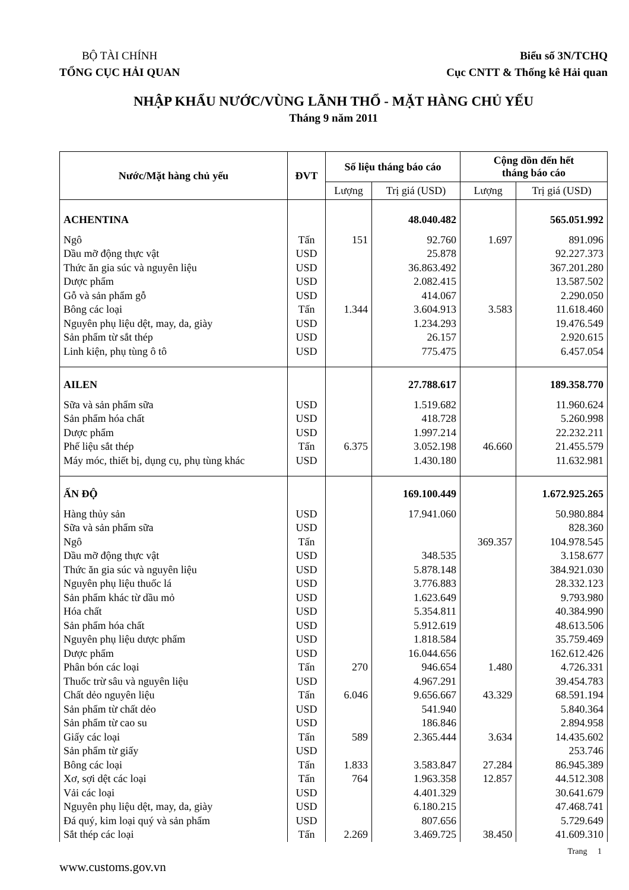BỘ TÀI CHÍNH
TỔNG CỤC HẢI QUAN
Biểu số 3N/TCHQ
Cục CNTT & Thống kê Hải quan
NHẬP KHẨU NƯỚC/VÙNG LÃNH THỔ - MẶT HÀNG CHỦ YẾU
Tháng 9 năm 2011
| Nước/Mặt hàng chủ yếu | ĐVT | Số liệu tháng báo cáo | | Cộng dồn đến hết tháng báo cáo | |
| --- | --- | --- | --- | --- | --- |
| | | Lượng | Trị giá (USD) | Lượng | Trị giá (USD) |
| ACHENTINA | | | 48.040.482 | | 565.051.992 |
| Ngô | Tấn | 151 | 92.760 | 1.697 | 891.096 |
| Dầu mỡ động thực vật | USD | | 25.878 | | 92.227.373 |
| Thức ăn gia súc và nguyên liệu | USD | | 36.863.492 | | 367.201.280 |
| Dược phẩm | USD | | 2.082.415 | | 13.587.502 |
| Gỗ và sản phẩm gỗ | USD | | 414.067 | | 2.290.050 |
| Bông các loại | Tấn | 1.344 | 3.604.913 | 3.583 | 11.618.460 |
| Nguyên phụ liệu dệt, may, da, giày | USD | | 1.234.293 | | 19.476.549 |
| Sản phẩm từ sắt thép | USD | | 26.157 | | 2.920.615 |
| Linh kiện, phụ tùng ô tô | USD | | 775.475 | | 6.457.054 |
| AILEN | | | 27.788.617 | | 189.358.770 |
| Sữa và sản phẩm sữa | USD | | 1.519.682 | | 11.960.624 |
| Sản phẩm hóa chất | USD | | 418.728 | | 5.260.998 |
| Dược phẩm | USD | | 1.997.214 | | 22.232.211 |
| Phế liệu sắt thép | Tấn | 6.375 | 3.052.198 | 46.660 | 21.455.579 |
| Máy móc, thiết bị, dụng cụ, phụ tùng khác | USD | | 1.430.180 | | 11.632.981 |
| ẤN ĐỘ | | | 169.100.449 | | 1.672.925.265 |
| Hàng thủy sản | USD | | 17.941.060 | | 50.980.884 |
| Sữa và sản phẩm sữa | USD | | | | 828.360 |
| Ngô | Tấn | | | 369.357 | 104.978.545 |
| Dầu mỡ động thực vật | USD | | 348.535 | | 3.158.677 |
| Thức ăn gia súc và nguyên liệu | USD | | 5.878.148 | | 384.921.030 |
| Nguyên phụ liệu thuốc lá | USD | | 3.776.883 | | 28.332.123 |
| Sản phẩm khác từ dầu mỏ | USD | | 1.623.649 | | 9.793.980 |
| Hóa chất | USD | | 5.354.811 | | 40.384.990 |
| Sản phẩm hóa chất | USD | | 5.912.619 | | 48.613.506 |
| Nguyên phụ liệu dược phẩm | USD | | 1.818.584 | | 35.759.469 |
| Dược phẩm | USD | | 16.044.656 | | 162.612.426 |
| Phân bón các loại | Tấn | 270 | 946.654 | 1.480 | 4.726.331 |
| Thuốc trừ sâu và nguyên liệu | USD | | 4.967.291 | | 39.454.783 |
| Chất dẻo nguyên liệu | Tấn | 6.046 | 9.656.667 | 43.329 | 68.591.194 |
| Sản phẩm từ chất dẻo | USD | | 541.940 | | 5.840.364 |
| Sản phẩm từ cao su | USD | | 186.846 | | 2.894.958 |
| Giấy các loại | Tấn | 589 | 2.365.444 | 3.634 | 14.435.602 |
| Sản phẩm từ giấy | USD | | | | 253.746 |
| Bông các loại | Tấn | 1.833 | 3.583.847 | 27.284 | 86.945.389 |
| Xơ, sợi dệt các loại | Tấn | 764 | 1.963.358 | 12.857 | 44.512.308 |
| Vải các loại | USD | | 4.401.329 | | 30.641.679 |
| Nguyên phụ liệu dệt, may, da, giày | USD | | 6.180.215 | | 47.468.741 |
| Đá quý, kim loại quý và sản phẩm | USD | | 807.656 | | 5.729.649 |
| Sắt thép các loại | Tấn | 2.269 | 3.469.725 | 38.450 | 41.609.310 |
Trang 1
www.customs.gov.vn